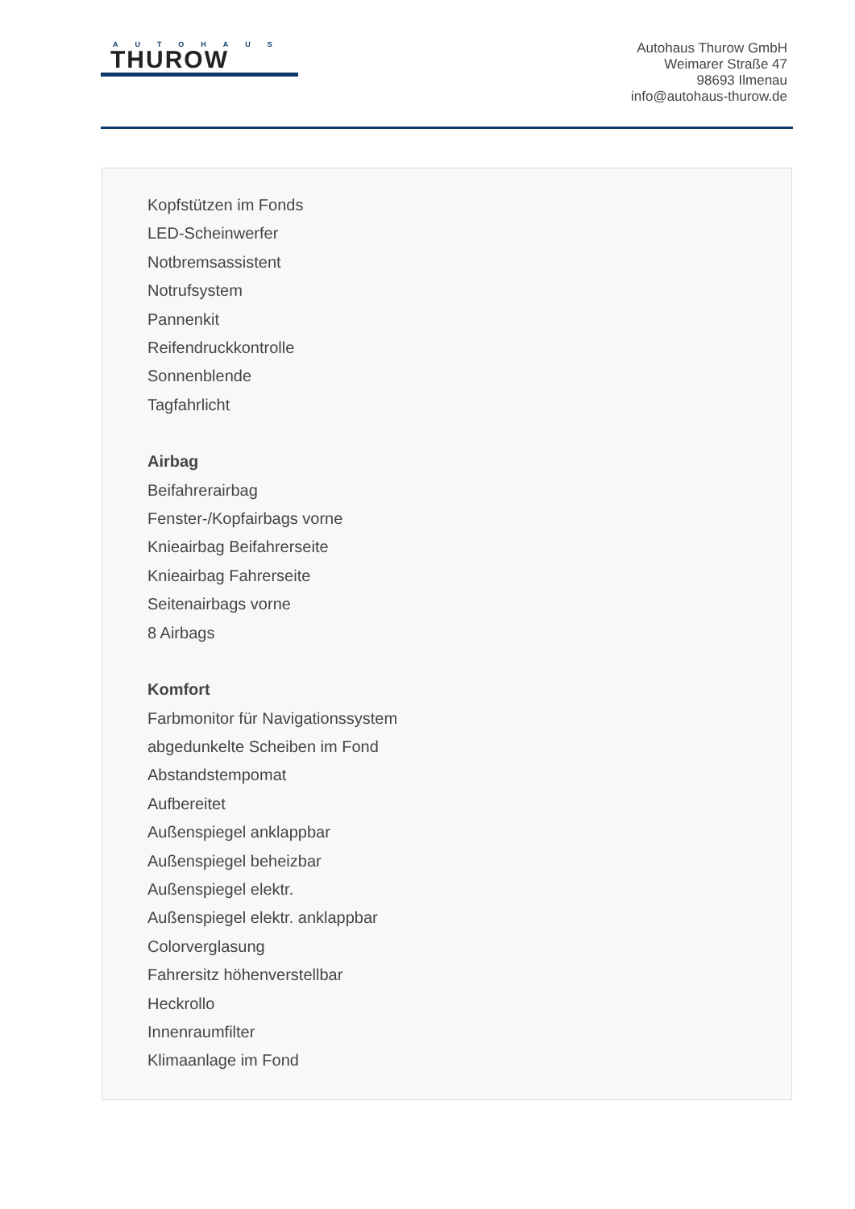AUTOHAUS
THUROW
Autohaus Thurow GmbH
Weimarer Straße 47
98693 Ilmenau
info@autohaus-thurow.de
Kopfstützen im Fonds
LED-Scheinwerfer
Notbremsassistent
Notrufsystem
Pannenkit
Reifendruckkontrolle
Sonnenblende
Tagfahrlicht
Airbag
Beifahrerairbag
Fenster-/Kopfairbags vorne
Knieairbag Beifahrerseite
Knieairbag Fahrerseite
Seitenairbags vorne
8 Airbags
Komfort
Farbmonitor für Navigationssystem
abgedunkelte Scheiben im Fond
Abstandstempomat
Aufbereitet
Außenspiegel anklappbar
Außenspiegel beheizbar
Außenspiegel elektr.
Außenspiegel elektr. anklappbar
Colorverglasung
Fahrersitz höhenverstellbar
Heckrollo
Innenraumfilter
Klimaanlage im Fond